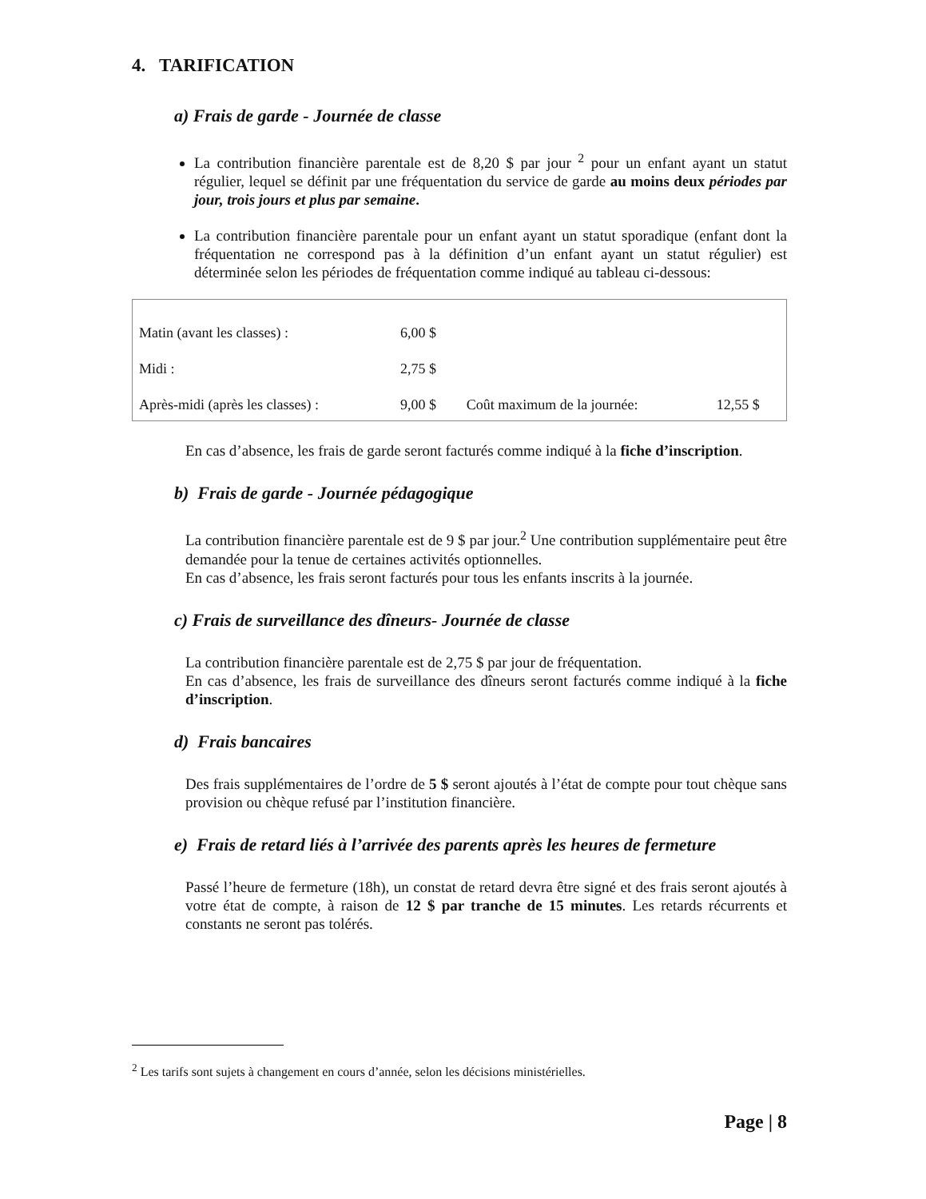4. TARIFICATION
a) Frais de garde - Journée de classe
La contribution financière parentale est de 8,20 $ par jour <sup>2</sup> pour un enfant ayant un statut régulier, lequel se définit par une fréquentation du service de garde au moins deux périodes par jour, trois jours et plus par semaine.
La contribution financière parentale pour un enfant ayant un statut sporadique (enfant dont la fréquentation ne correspond pas à la définition d’un enfant ayant un statut régulier) est déterminée selon les périodes de fréquentation comme indiqué au tableau ci-dessous:
| Matin (avant les classes) : | 6,00 $ | | |
| Midi : | 2,75 $ | | |
| Après-midi (après les classes) : | 9,00 $ | Coût maximum de la journée: | 12,55 $ |
En cas d’absence, les frais de garde seront facturés comme indiqué à la fiche d’inscription.
b) Frais de garde - Journée pédagogique
La contribution financière parentale est de 9 $ par jour.<sup>2</sup> Une contribution supplémentaire peut être demandée pour la tenue de certaines activités optionnelles.
En cas d’absence, les frais seront facturés pour tous les enfants inscrits à la journée.
c) Frais de surveillance des dîneurs- Journée de classe
La contribution financière parentale est de 2,75 $ par jour de fréquentation.
En cas d’absence, les frais de surveillance des dîneurs seront facturés comme indiqué à la fiche d’inscription.
d) Frais bancaires
Des frais supplémentaires de l’ordre de 5 $ seront ajoutés à l’état de compte pour tout chèque sans provision ou chèque refusé par l’institution financière.
e) Frais de retard liés à l’arrivée des parents après les heures de fermeture
Passé l’heure de fermeture (18h), un constat de retard devra être signé et des frais seront ajoutés à votre état de compte, à raison de 12 $ par tranche de 15 minutes. Les retards récurrents et constants ne seront pas tolérés.
<sup>2</sup> Les tarifs sont sujets à changement en cours d’année, selon les décisions ministérielles.
Page | 8